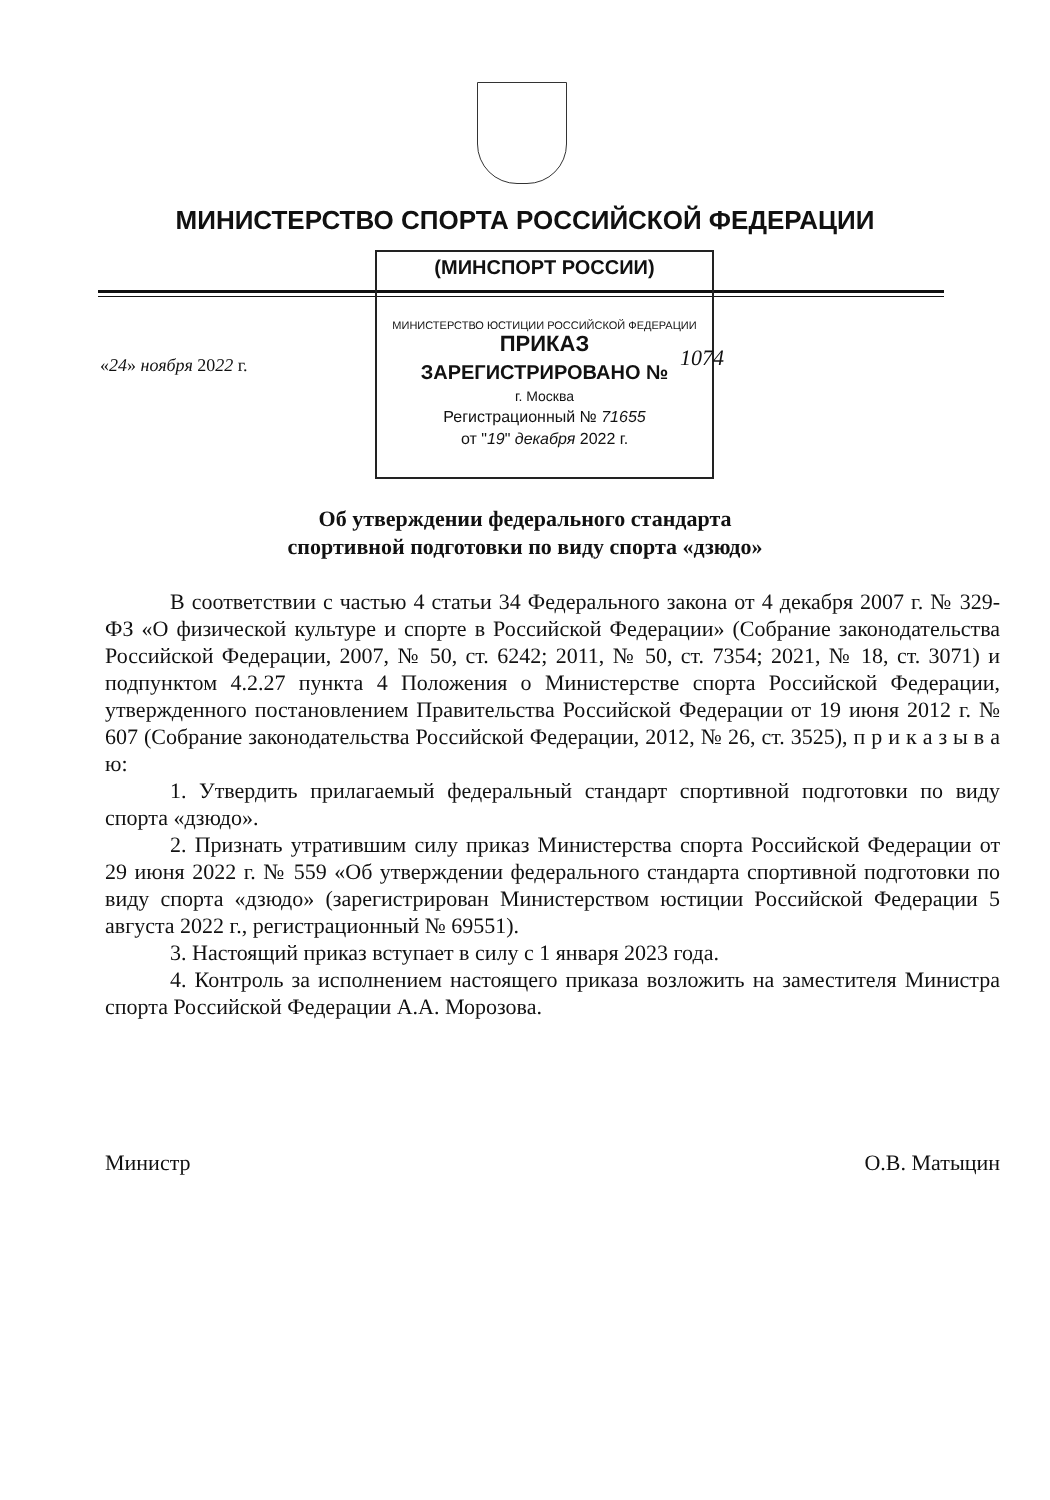МИНИСТЕРСТВО СПОРТА РОССИЙСКОЙ ФЕДЕРАЦИИ
(МИНСПОРТ РОССИИ)
МИНИСТЕРСТВО ЮСТИЦИИ РОССИЙСКОЙ ФЕДЕРАЦИИ ПРИКАЗ
ЗАРЕГИСТРИРОВАНО №
г. Москва
Регистрационный № 71655
от "19" декабря 2022 г.
«24» ноября 2022 г. 1074
Об утверждении федерального стандарта
спортивной подготовки по виду спорта «дзюдо»
В соответствии с частью 4 статьи 34 Федерального закона от 4 декабря 2007 г. № 329-ФЗ «О физической культуре и спорте в Российской Федерации» (Собрание законодательства Российской Федерации, 2007, № 50, ст. 6242; 2011, № 50, ст. 7354; 2021, № 18, ст. 3071) и подпунктом 4.2.27 пункта 4 Положения о Министерстве спорта Российской Федерации, утвержденного постановлением Правительства Российской Федерации от 19 июня 2012 г. № 607 (Собрание законодательства Российской Федерации, 2012, № 26, ст. 3525), п р и к а з ы в а ю:
1. Утвердить прилагаемый федеральный стандарт спортивной подготовки по виду спорта «дзюдо».
2. Признать утратившим силу приказ Министерства спорта Российской Федерации от 29 июня 2022 г. № 559 «Об утверждении федерального стандарта спортивной подготовки по виду спорта «дзюдо» (зарегистрирован Министерством юстиции Российской Федерации 5 августа 2022 г., регистрационный № 69551).
3. Настоящий приказ вступает в силу с 1 января 2023 года.
4. Контроль за исполнением настоящего приказа возложить на заместителя Министра спорта Российской Федерации А.А. Морозова.
Министр О.В. Матыцин